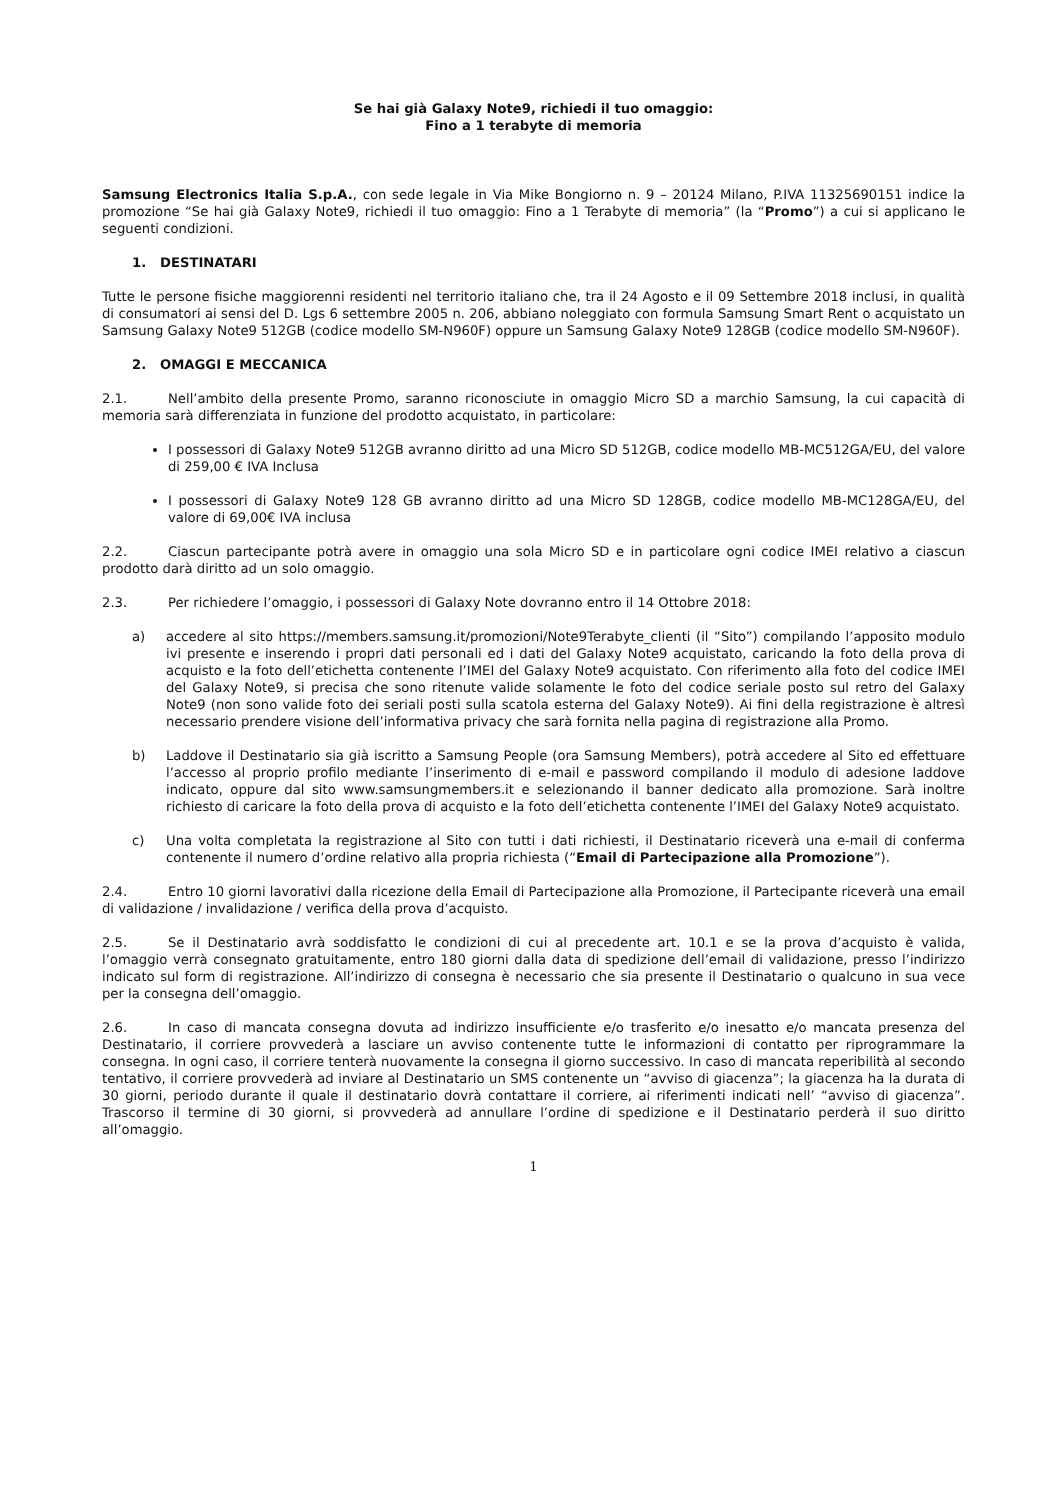Se hai già Galaxy Note9, richiedi il tuo omaggio:
Fino a 1 terabyte di memoria
Samsung Electronics Italia S.p.A., con sede legale in Via Mike Bongiorno n. 9 – 20124 Milano, P.IVA 11325690151 indice la promozione “Se hai già Galaxy Note9, richiedi il tuo omaggio: Fino a 1 Terabyte di memoria” (la “Promo”) a cui si applicano le seguenti condizioni.
1. DESTINATARI
Tutte le persone fisiche maggiorenni residenti nel territorio italiano che, tra il 24 Agosto e il 09 Settembre 2018 inclusi, in qualità di consumatori ai sensi del D. Lgs 6 settembre 2005 n. 206, abbiano noleggiato con formula Samsung Smart Rent o acquistato un Samsung Galaxy Note9 512GB (codice modello SM-N960F) oppure un Samsung Galaxy Note9 128GB (codice modello SM-N960F).
2. OMAGGI E MECCANICA
2.1. Nell’ambito della presente Promo, saranno riconosciute in omaggio Micro SD a marchio Samsung, la cui capacità di memoria sarà differenziata in funzione del prodotto acquistato, in particolare:
I possessori di Galaxy Note9 512GB avranno diritto ad una Micro SD 512GB, codice modello MB-MC512GA/EU, del valore di 259,00 € IVA Inclusa
I possessori di Galaxy Note9 128 GB avranno diritto ad una Micro SD 128GB, codice modello MB-MC128GA/EU, del valore di 69,00€ IVA inclusa
2.2. Ciascun partecipante potrà avere in omaggio una sola Micro SD e in particolare ogni codice IMEI relativo a ciascun prodotto darà diritto ad un solo omaggio.
2.3. Per richiedere l’omaggio, i possessori di Galaxy Note dovranno entro il 14 Ottobre 2018:
a) accedere al sito https://members.samsung.it/promozioni/Note9Terabyte_clienti (il “Sito”) compilando l’apposito modulo ivi presente e inserendo i propri dati personali ed i dati del Galaxy Note9 acquistato, caricando la foto della prova di acquisto e la foto dell’etichetta contenente l’IMEI del Galaxy Note9 acquistato. Con riferimento alla foto del codice IMEI del Galaxy Note9, si precisa che sono ritenute valide solamente le foto del codice seriale posto sul retro del Galaxy Note9 (non sono valide foto dei seriali posti sulla scatola esterna del Galaxy Note9). Ai fini della registrazione è altresì necessario prendere visione dell’informativa privacy che sarà fornita nella pagina di registrazione alla Promo.
b) Laddove il Destinatario sia già iscritto a Samsung People (ora Samsung Members), potrà accedere al Sito ed effettuare l’accesso al proprio profilo mediante l’inserimento di e-mail e password compilando il modulo di adesione laddove indicato, oppure dal sito www.samsungmembers.it e selezionando il banner dedicato alla promozione. Sarà inoltre richiesto di caricare la foto della prova di acquisto e la foto dell’etichetta contenente l’IMEI del Galaxy Note9 acquistato.
c) Una volta completata la registrazione al Sito con tutti i dati richiesti, il Destinatario riceverà una e-mail di conferma contenente il numero d’ordine relativo alla propria richiesta (“Email di Partecipazione alla Promozione”).
2.4. Entro 10 giorni lavorativi dalla ricezione della Email di Partecipazione alla Promozione, il Partecipante riceverà una email di validazione / invalidazione / verifica della prova d’acquisto.
2.5. Se il Destinatario avrà soddisfatto le condizioni di cui al precedente art. 10.1 e se la prova d’acquisto è valida, l’omaggio verrà consegnato gratuitamente, entro 180 giorni dalla data di spedizione dell’email di validazione, presso l’indirizzo indicato sul form di registrazione. All’indirizzo di consegna è necessario che sia presente il Destinatario o qualcuno in sua vece per la consegna dell’omaggio.
2.6. In caso di mancata consegna dovuta ad indirizzo insufficiente e/o trasferito e/o inesatto e/o mancata presenza del Destinatario, il corriere provvederà a lasciare un avviso contenente tutte le informazioni di contatto per riprogrammare la consegna. In ogni caso, il corriere tenterà nuovamente la consegna il giorno successivo. In caso di mancata reperibilità al secondo tentativo, il corriere provvederà ad inviare al Destinatario un SMS contenente un “avviso di giacenza”; la giacenza ha la durata di 30 giorni, periodo durante il quale il destinatario dovrà contattare il corriere, ai riferimenti indicati nell’ “avviso di giacenza”. Trascorso il termine di 30 giorni, si provvederà ad annullare l’ordine di spedizione e il Destinatario perderà il suo diritto all’omaggio.
1